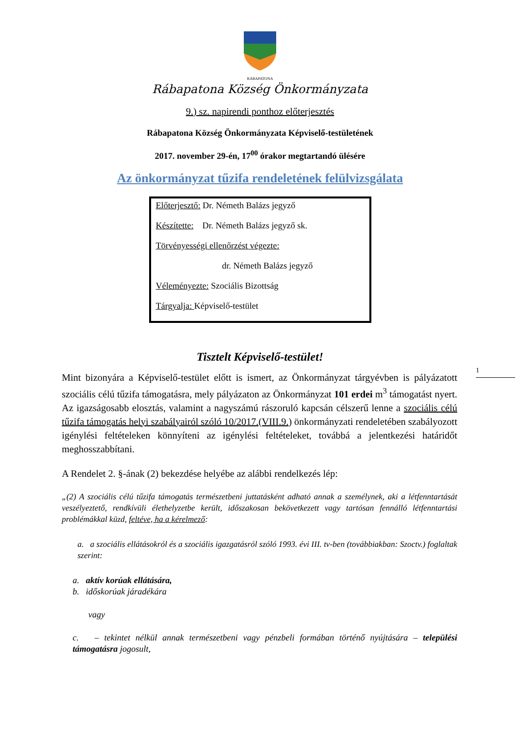RÁBAPATONA
Rábapatona Község Önkormányzata
9.) sz. napirendi ponthoz előterjesztés
Rábapatona Község Önkormányzata Képviselő-testületének
2017. november 29-én, 17<sup>00</sup> órakor megtartandó ülésére
Az önkormányzat tűzifa rendeletének felülvizsgálata
Előterjesztő: Dr. Németh Balázs jegyző
Készítette: Dr. Németh Balázs jegyző sk.
Törvényességi ellenőrzést végezte:
dr. Németh Balázs jegyző
Véleményezte: Szociális Bizottság
Tárgyalja: Képviselő-testület
Tisztelt Képviselő-testület!
1
Mint bizonyára a Képviselő-testület előtt is ismert, az Önkormányzat tárgyévben is pályázatott szociális célú tűzifa támogatásra, mely pályázaton az Önkormányzat 101 erdei m<sup>3</sup> támogatást nyert. Az igazságosabb elosztás, valamint a nagyszámú rászoruló kapcsán célszerű lenne a szociális célú tűzifa támogatás helyi szabályairól szóló 10/2017.(VIII.9.) önkormányzati rendeletében szabályozott igénylési feltételeken könnyíteni az igénylési feltételeket, továbbá a jelentkezési határidőt meghosszabbítani.
A Rendelet 2. §-ának (2) bekezdése helyébe az alábbi rendelkezés lép:
„(2) A szociális célú tűzifa támogatás természetbeni juttatásként adható annak a személynek, aki a létfenntartását veszélyeztető, rendkívüli élethelyzetbe került, időszakosan bekövetkezett vagy tartósan fennálló létfenntartási problémákkal küzd, feltéve, ha a kérelmező:
a. a szociális ellátásokról és a szociális igazgatásról szóló 1993. évi III. tv-ben (továbbiakban: Szoctv.) foglaltak szerint:
a. aktív korúak ellátására,
b. időskorúak járadékára
vagy
c. – tekintet nélkül annak természetbeni vagy pénzbeli formában történő nyújtására – települési támogatásra jogosult,